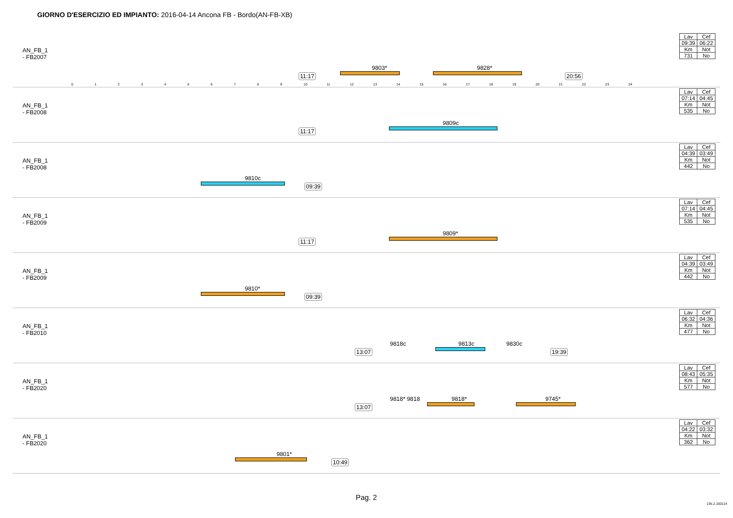GIORNO D'ESERCIZIO ED IMPIANTO: 2016-04-14 Ancona FB - Bordo(AN-FB-XB)
AN_FB_1
- FB2007
11:17
9803* 9828*
20:56
| Lav | Cef |
| 09:39 | 06:22 |
| Km | Not |
| 731 | No |
0123456789 10 11 12 13 14 15 16 17 18 19 20 21 22 23 24
AN_FB_1
- FB2008
11:17
9809c
| Lav | Cef |
| 07:14 | 04:45 |
| Km | Not |
| 535 | No |
AN_FB_1
- FB2008
9810c
09:39
| Lav | Cef |
| 04:39 | 03:49 |
| Km | Not |
| 442 | No |
AN_FB_1
- FB2009
11:17
9809*
| Lav | Cef |
| 07:14 | 04:45 |
| Km | Not |
| 535 | No |
AN_FB_1
- FB2009
9810*
09:39
| Lav | Cef |
| 04:39 | 03:49 |
| Km | Not |
| 442 | No |
AN_FB_1
- FB2010
13:07
9818c 9813c 9830c
19:39
| Lav | Cef |
| 06:32 | 04:36 |
| Km | Not |
| 477 | No |
AN_FB_1
- FB2020
13:07
9818* 9818 9818* 9745*
| Lav | Cef |
| 08:43 | 05:35 |
| Km | Not |
| 577 | No |
AN_FB_1
- FB2020
9801*
10:49
| Lav | Cef |
| 04:22 | 03:32 |
| Km | Not |
| 362 | No |
Pag. 2
13b.2.150114